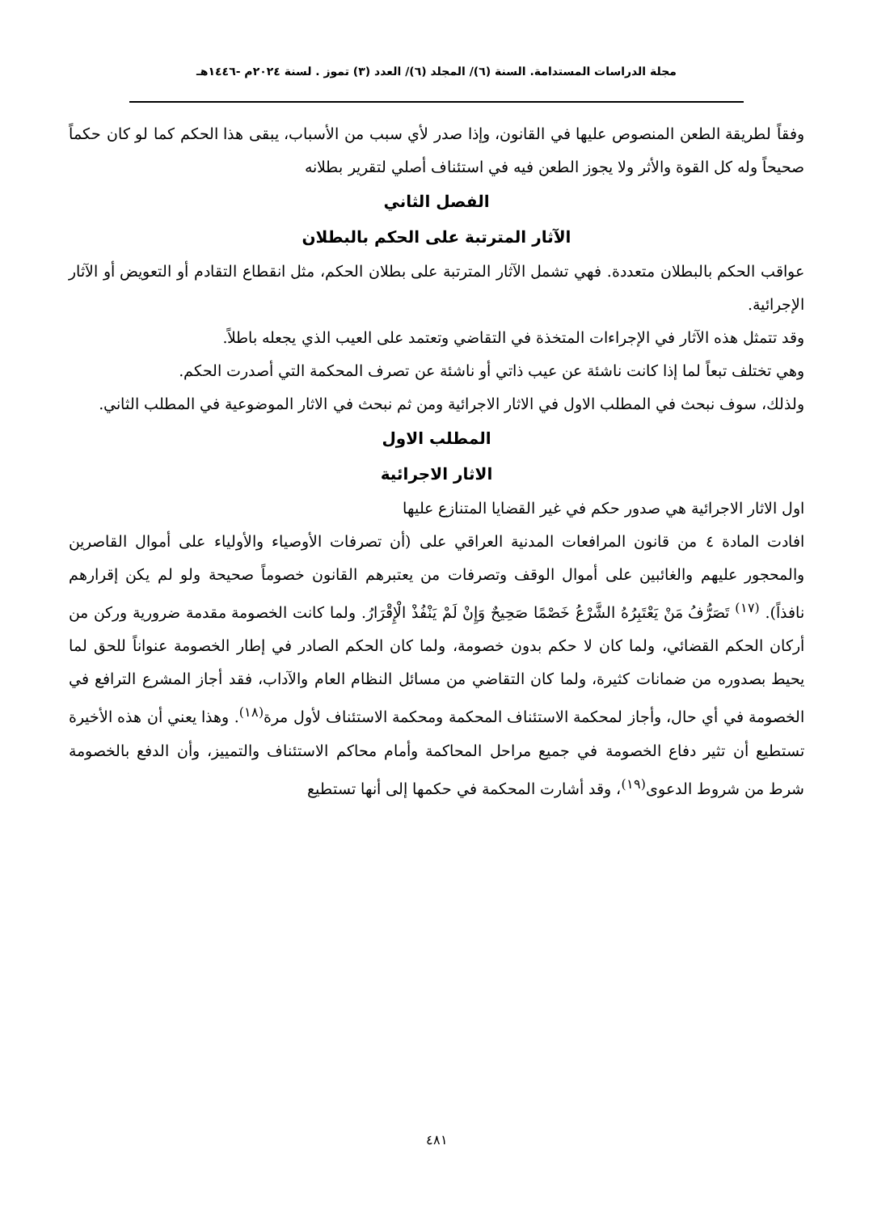مجلة الدراسات المستدامة. السنة (٦)/ المجلد (٦)/ العدد (٣) تموز . لسنة ٢٠٢٤م -١٤٤٦هـ
وفقاً لطريقة الطعن المنصوص عليها في القانون، وإذا صدر لأي سبب من الأسباب، يبقى هذا الحكم كما لو كان حكماً صحيحاً وله كل القوة والأثر ولا يجوز الطعن فيه في استئناف أصلي لتقرير بطلانه
الفصل الثاني
الآثار المترتبة على الحكم بالبطلان
عواقب الحكم بالبطلان متعددة. فهي تشمل الآثار المترتبة على بطلان الحكم، مثل انقطاع التقادم أو التعويض أو الآثار الإجرائية.
وقد تتمثل هذه الآثار في الإجراءات المتخذة في التقاضي وتعتمد على العيب الذي يجعله باطلاً.
وهي تختلف تبعاً لما إذا كانت ناشئة عن عيب ذاتي أو ناشئة عن تصرف المحكمة التي أصدرت الحكم.
ولذلك، سوف نبحث في المطلب الاول في الاثار الاجرائية ومن ثم نبحث في الاثار الموضوعية في المطلب الثاني.
المطلب الاول
الاثار الاجرائية
اول الاثار الاجرائية هي صدور حكم في غير القضايا المتنازع عليها
افادت المادة ٤ من قانون المرافعات المدنية العراقي على (أن تصرفات الأوصياء والأولياء على أموال القاصرين والمحجور عليهم والغائبين على أموال الوقف وتصرفات من يعتبرهم القانون خصوماً صحيحة ولو لم يكن إقرارهم نافذاً). <sup>(١٧)</sup> تَصَرُّفُ مَنْ يَعْتَبِرُهُ الشَّرْعُ خَصْمًا صَحِيحٌ وَإِنْ لَمْ يَنْفُذْ الْإِقْرَارُ. ولما كانت الخصومة مقدمة ضرورية وركن من أركان الحكم القضائي، ولما كان لا حكم بدون خصومة، ولما كان الحكم الصادر في إطار الخصومة عنواناً للحق لما يحيط بصدوره من ضمانات كثيرة، ولما كان التقاضي من مسائل النظام العام والآداب، فقد أجاز المشرع الترافع في الخصومة في أي حال، وأجاز لمحكمة الاستئناف المحكمة ومحكمة الاستئناف لأول مرة<sup>(١٨)</sup>. وهذا يعني أن هذه الأخيرة تستطيع أن تثير دفاع الخصومة في جميع مراحل المحاكمة وأمام محاكم الاستئناف والتمييز، وأن الدفع بالخصومة شرط من شروط الدعوى<sup>(١٩)</sup>، وقد أشارت المحكمة في حكمها إلى أنها تستطيع
٤٨١